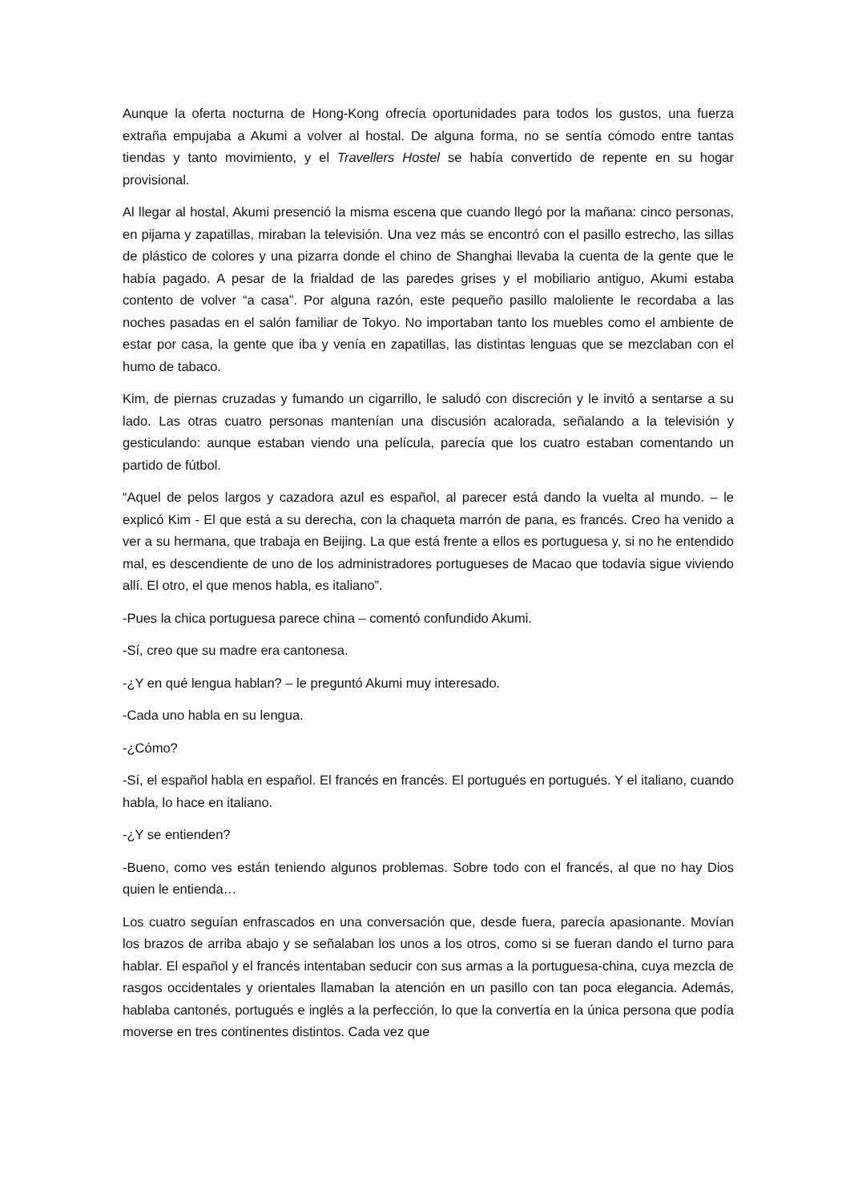Aunque la oferta nocturna de Hong-Kong ofrecía oportunidades para todos los gustos, una fuerza extraña empujaba a Akumi a volver al hostal. De alguna forma, no se sentía cómodo entre tantas tiendas y tanto movimiento, y el Travellers Hostel se había convertido de repente en su hogar provisional.
Al llegar al hostal, Akumi presenció la misma escena que cuando llegó por la mañana: cinco personas, en pijama y zapatillas, miraban la televisión. Una vez más se encontró con el pasillo estrecho, las sillas de plástico de colores y una pizarra donde el chino de Shanghai llevaba la cuenta de la gente que le había pagado. A pesar de la frialdad de las paredes grises y el mobiliario antiguo, Akumi estaba contento de volver “a casa”. Por alguna razón, este pequeño pasillo maloliente le recordaba a las noches pasadas en el salón familiar de Tokyo. No importaban tanto los muebles como el ambiente de estar por casa, la gente que iba y venía en zapatillas, las distintas lenguas que se mezclaban con el humo de tabaco.
Kim, de piernas cruzadas y fumando un cigarrillo, le saludó con discreción y le invitó a sentarse a su lado. Las otras cuatro personas mantenían una discusión acalorada, señalando a la televisión y gesticulando: aunque estaban viendo una película, parecía que los cuatro estaban comentando un partido de fútbol.
“Aquel de pelos largos y cazadora azul es español, al parecer está dando la vuelta al mundo. – le explicó Kim - El que está a su derecha, con la chaqueta marrón de pana, es francés. Creo ha venido a ver a su hermana, que trabaja en Beijing. La que está frente a ellos es portuguesa y, si no he entendido mal, es descendiente de uno de los administradores portugueses de Macao que todavía sigue viviendo allí. El otro, el que menos habla, es italiano”.
-Pues la chica portuguesa parece china – comentó confundido Akumi.
-Sí, creo que su madre era cantonesa.
-¿Y en qué lengua hablan? – le preguntó Akumi muy interesado.
-Cada uno habla en su lengua.
-¿Cómo?
-Sí, el español habla en español. El francés en francés. El portugués en portugués. Y el italiano, cuando habla, lo hace en italiano.
-¿Y se entienden?
-Bueno, como ves están teniendo algunos problemas. Sobre todo con el francés, al que no hay Dios quien le entienda…
Los cuatro seguían enfrascados en una conversación que, desde fuera, parecía apasionante. Movían los brazos de arriba abajo y se señalaban los unos a los otros, como si se fueran dando el turno para hablar. El español y el francés intentaban seducir con sus armas a la portuguesa-china, cuya mezcla de rasgos occidentales y orientales llamaban la atención en un pasillo con tan poca elegancia. Además, hablaba cantonés, portugués e inglés a la perfección, lo que la convertía en la única persona que podía moverse en tres continentes distintos. Cada vez que